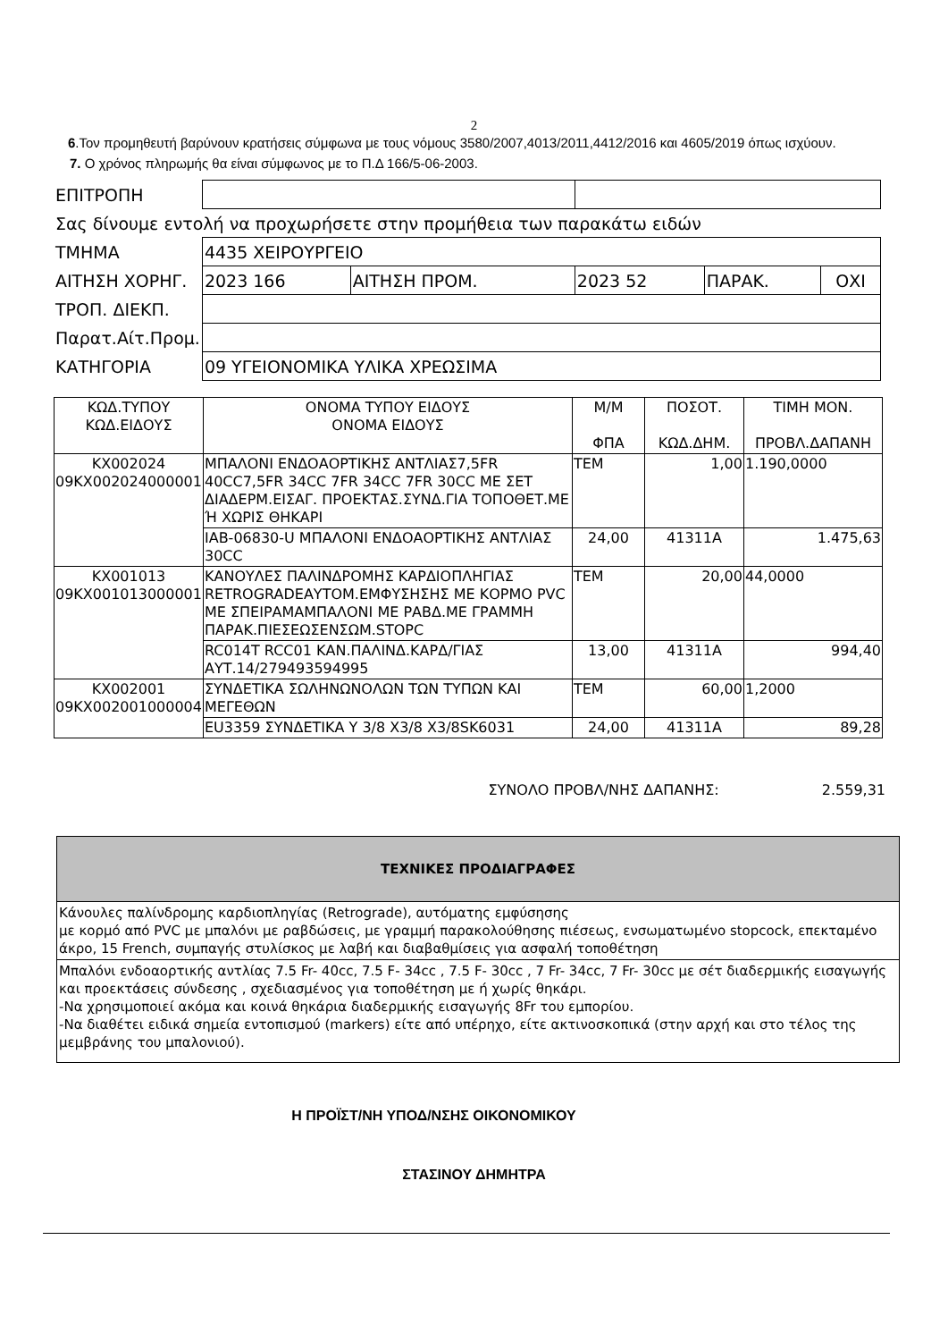2
6.Τον προμηθευτή βαρύνουν κρατήσεις σύμφωνα με τους νόμους 3580/2007,4013/2011,4412/2016 και 4605/2019 όπως ισχύουν.
7. Ο χρόνος πληρωμής θα είναι σύμφωνος με το Π.Δ 166/5-06-2003.
| ΕΠΙΤΡΟΠΗ | | | | | |
| Σας δίνουμε εντολή να προχωρήσετε στην προμήθεια των παρακάτω ειδών | | | | | |
| ΤΜΗΜΑ | 4435 ΧΕΙΡΟΥΡΓΕΙΟ | | | | |
| ΑΙΤΗΣΗ ΧΟΡΗΓ. | 2023 166 | ΑΙΤΗΣΗ ΠΡΟΜ. | 2023 52 | ΠΑΡΑΚ. | ΟΧΙ |
| ΤΡΟΠ. ΔΙΕΚΠ. | | | | | |
| Παρατ.Αίτ.Προμ. | | | | | |
| ΚΑΤΗΓΟΡΙΑ | 09 ΥΓΕΙΟΝΟΜΙΚΑ ΥΛΙΚΑ ΧΡΕΩΣΙΜΑ | | | | |
| ΚΩΔ.ΤΥΠΟΥ ΚΩΔ.ΕΙΔΟΥΣ | ΟΝΟΜΑ ΤΥΠΟΥ ΕΙΔΟΥΣ ΟΝΟΜΑ ΕΙΔΟΥΣ | Μ/Μ ΦΠΑ | ΠΟΣΟΤ. ΚΩΔ.ΔΗΜ. | ΤΙΜΗ ΜΟΝ. ΠΡΟΒΛ.ΔΑΠΑΝΗ |
| --- | --- | --- | --- | --- |
| ΚΧ002024 09ΚΧ002024000001 | ΜΠΑΛΟΝΙ ΕΝΔΟΑΟΡΤΙΚΗΣ ΑΝΤΛΙΑΣ7,5FR 40CC7,5FR 34CC 7FR 34CC 7FR 30CC ΜΕ ΣΕΤ ΔΙΑΔΕΡΜ.ΕΙΣΑΓ. ΠΡΟΕΚΤΑΣ.ΣΥΝΔ.ΓΙΑ ΤΟΠΟΘΕΤ.ΜΕ Ή ΧΩΡΙΣ ΘΗΚΑΡΙ | ΤΕΜ | 1,00 | 1.190,0000 |
| | IAB-06830-U ΜΠΑΛΟΝΙ ΕΝΔΟΑΟΡΤΙΚΗΣ ΑΝΤΛΙΑΣ 30CC | 24,00 | 41311A | 1.475,63 |
| ΚΧ001013 09ΚΧ001013000001 | ΚΑΝΟΥΛΕΣ ΠΑΛΙΝΔΡΟΜΗΣ ΚΑΡΔΙΟΠΛΗΓΙΑΣ RETROGRADEΑΥΤΟΜ.ΕΜΦΥΣΗΣΗΣ ΜΕ ΚΟΡΜΟ PVC ΜΕ ΣΠΕΙΡΑΜΑΜΠΑΛΟΝΙ ΜΕ ΡΑΒΔ.ΜΕ ΓΡΑΜΜΗ ΠΑΡΑΚ.ΠΙΕΣΕΩΣΕΝΣΩΜ.STOPC | ΤΕΜ | 20,00 | 44,0000 |
| | RC014T RCC01 ΚΑΝ.ΠΑΛΙΝΔ.ΚΑΡΔ/ΓΙΑΣ ΑΥΤ.14/279493594995 | 13,00 | 41311A | 994,40 |
| ΚΧ002001 09ΚΧ002001000004 | ΣΥΝΔΕΤΙΚΑ ΣΩΛΗΝΩΝΟΛΩΝ ΤΩΝ ΤΥΠΩΝ ΚΑΙ ΜΕΓΕΘΩΝ | ΤΕΜ | 60,00 | 1,2000 |
| | EU3359 ΣΥΝΔΕΤΙΚΑ Υ 3/8 Χ3/8 Χ3/8SK6031 | 24,00 | 41311A | 89,28 |
ΣΥΝΟΛΟ ΠΡΟΒΛ/ΝΗΣ ΔΑΠΑΝΗΣ: 2.559,31
| ΤΕΧΝΙΚΕΣ ΠΡΟΔΙΑΓΡΑΦΕΣ |
| Κάνουλες παλίνδρομης καρδιοπληγίας (Retrograde), αυτόματης εμφύσησης με κορμό από PVC με μπαλόνι με ραβδώσεις, με γραμμή παρακολούθησης πιέσεως, ενσωματωμένο stopcock, επεκταμένο άκρο, 15 French, συμπαγής στυλίσκος με λαβή και διαβαθμίσεις για ασφαλή τοποθέτηση |
| Μπαλόνι ενδοαορτικής αντλίας 7.5 Fr- 40cc, 7.5 F- 34cc , 7.5 F- 30cc , 7 Fr- 34cc, 7 Fr- 30cc με σέτ διαδερμικής εισαγωγής και προεκτάσεις σύνδεσης , σχεδιασμένος για τοποθέτηση με ή χωρίς θηκάρι. -Να χρησιμοποιεί ακόμα και κοινά θηκάρια διαδερμικής εισαγωγής 8Fr του εμπορίου. -Να διαθέτει ειδικά σημεία εντοπισμού (markers) είτε από υπέρηχο, είτε ακτινοσκοπικά (στην αρχή και στο τέλος της μεμβράνης του μπαλονιού). |
Η ΠΡΟΪΣΤ/ΝΗ ΥΠΟΔ/ΝΣΗΣ ΟΙΚΟΝΟΜΙΚΟΥ
ΣΤΑΣΙΝΟΥ ΔΗΜΗΤΡΑ